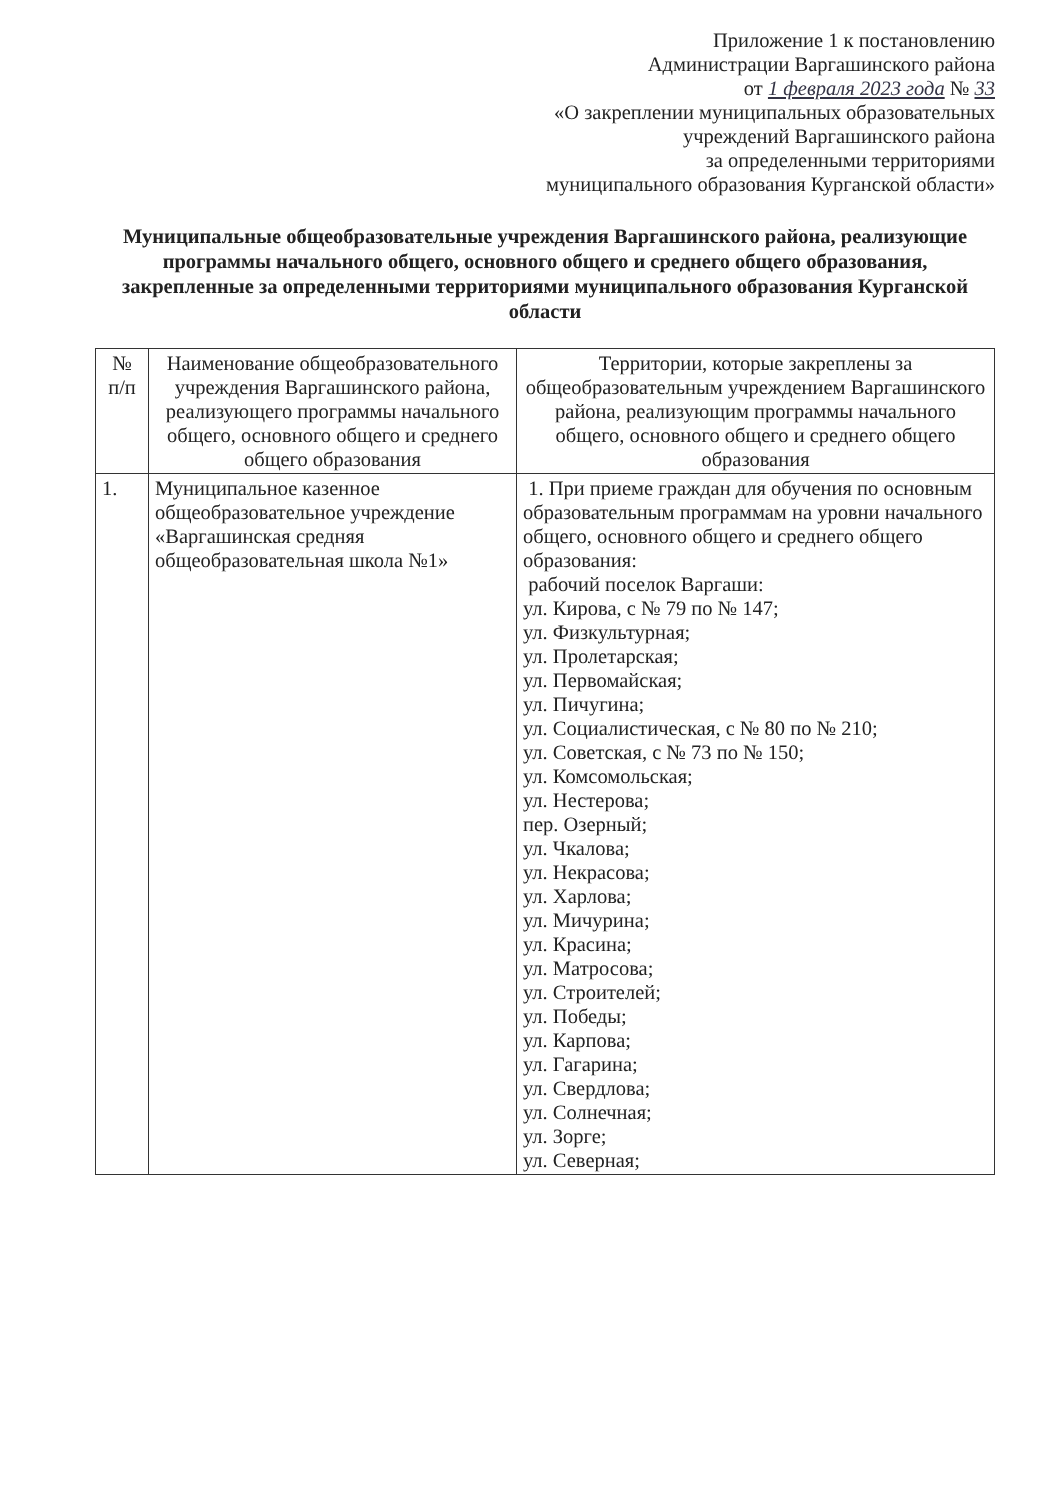Приложение 1 к постановлению
Администрации Варгашинского района
от 1 февраля 2023 года № 33
«О закреплении муниципальных образовательных
учреждений Варгашинского района
за определенными территориями
муниципального образования Курганской области»
Муниципальные общеобразовательные учреждения Варгашинского района, реализующие программы начального общего, основного общего и среднего общего образования, закрепленные за определенными территориями муниципального образования Курганской области
| № п/п | Наименование общеобразовательного учреждения Варгашинского района, реализующего программы начального общего, основного общего и среднего общего образования | Территории, которые закреплены за общеобразовательным учреждением Варгашинского района, реализующим программы начального общего, основного общего и среднего общего образования |
| --- | --- | --- |
| 1. | Муниципальное казенное общеобразовательное учреждение «Варгашинская средняя общеобразовательная школа №1» | 1. При приеме граждан для обучения по основным образовательным программам на уровни начального общего, основного общего и среднего общего образования: рабочий поселок Варгаши: ул. Кирова, с № 79 по № 147; ул. Физкультурная; ул. Пролетарская; ул. Первомайская; ул. Пичугина; ул. Социалистическая, с № 80 по № 210; ул. Советская, с № 73 по № 150; ул. Комсомольская; ул. Нестерова; пер. Озерный; ул. Чкалова; ул. Некрасова; ул. Харлова; ул. Мичурина; ул. Красина; ул. Матросова; ул. Строителей; ул. Победы; ул. Карпова; ул. Гагарина; ул. Свердлова; ул. Солнечная; ул. Зорге; ул. Северная; |